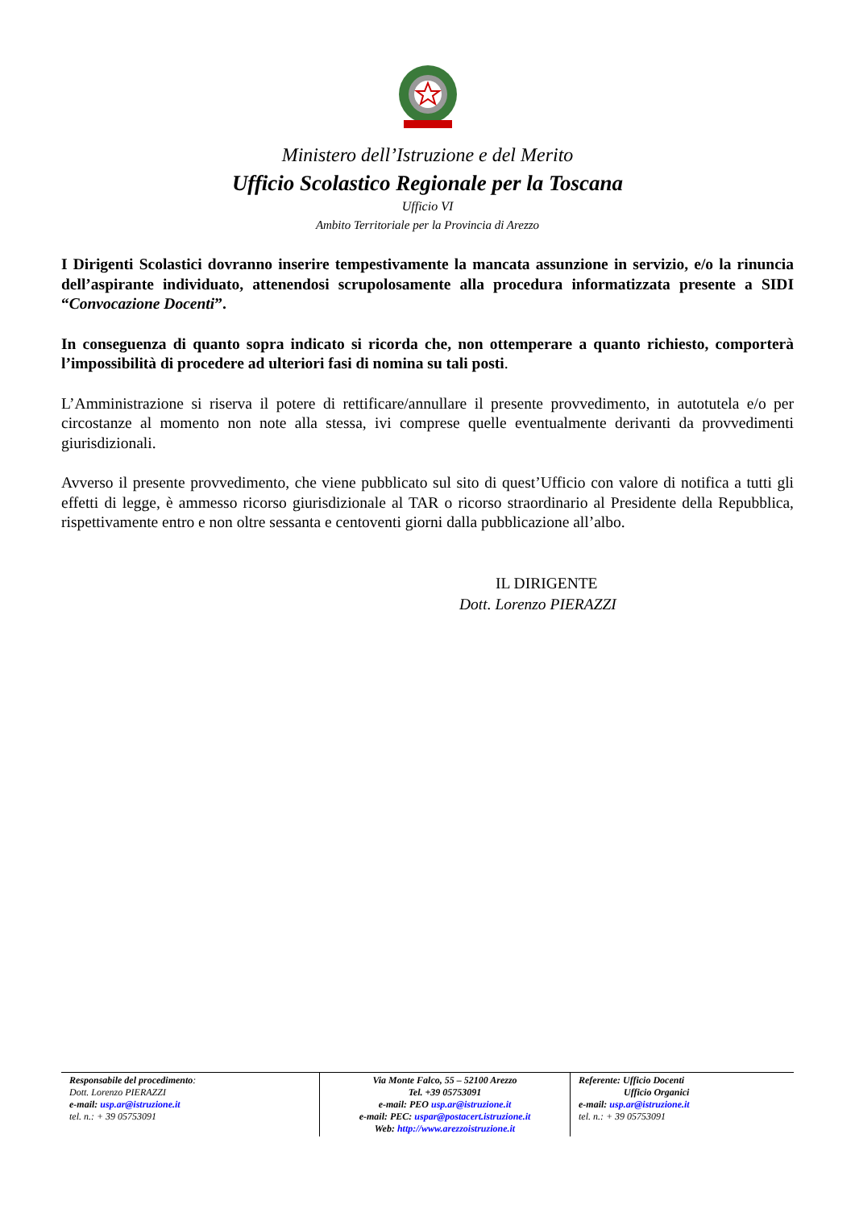Ministero dell’Istruzione e del Merito
Ufficio Scolastico Regionale per la Toscana
Ufficio VI
Ambito Territoriale per la Provincia di Arezzo
I Dirigenti Scolastici dovranno inserire tempestivamente la mancata assunzione in servizio, e/o la rinuncia dell’aspirante individuato, attenendosi scrupolosamente alla procedura informatizzata presente a SIDI “Convocazione Docenti”.
In conseguenza di quanto sopra indicato si ricorda che, non ottemperare a quanto richiesto, comporterà l’impossibilità di procedere ad ulteriori fasi di nomina su tali posti.
L’Amministrazione si riserva il potere di rettificare/annullare il presente provvedimento, in autotutela e/o per circostanze al momento non note alla stessa, ivi comprese quelle eventualmente derivanti da provvedimenti giurisdizionali.
Avverso il presente provvedimento, che viene pubblicato sul sito di quest’Ufficio con valore di notifica a tutti gli effetti di legge, è ammesso ricorso giurisdizionale al TAR o ricorso straordinario al Presidente della Repubblica, rispettivamente entro e non oltre sessanta e centoventi giorni dalla pubblicazione all’albo.
IL DIRIGENTE
Dott. Lorenzo PIERAZZI
Responsabile del procedimento:
Dott. Lorenzo PIERAZZI
e-mail: usp.ar@istruzione.it
tel. n.: + 39 05753091
Via Monte Falco, 55 – 52100 Arezzo
Tel. +39 05753091
e-mail: PEO usp.ar@istruzione.it
e-mail: PEC: uspar@postacert.istruzione.it
Web: http://www.arezzoistruzione.it
Referente: Ufficio Docenti
Ufficio Organici
e-mail: usp.ar@istruzione.it
tel. n.: + 39 05753091